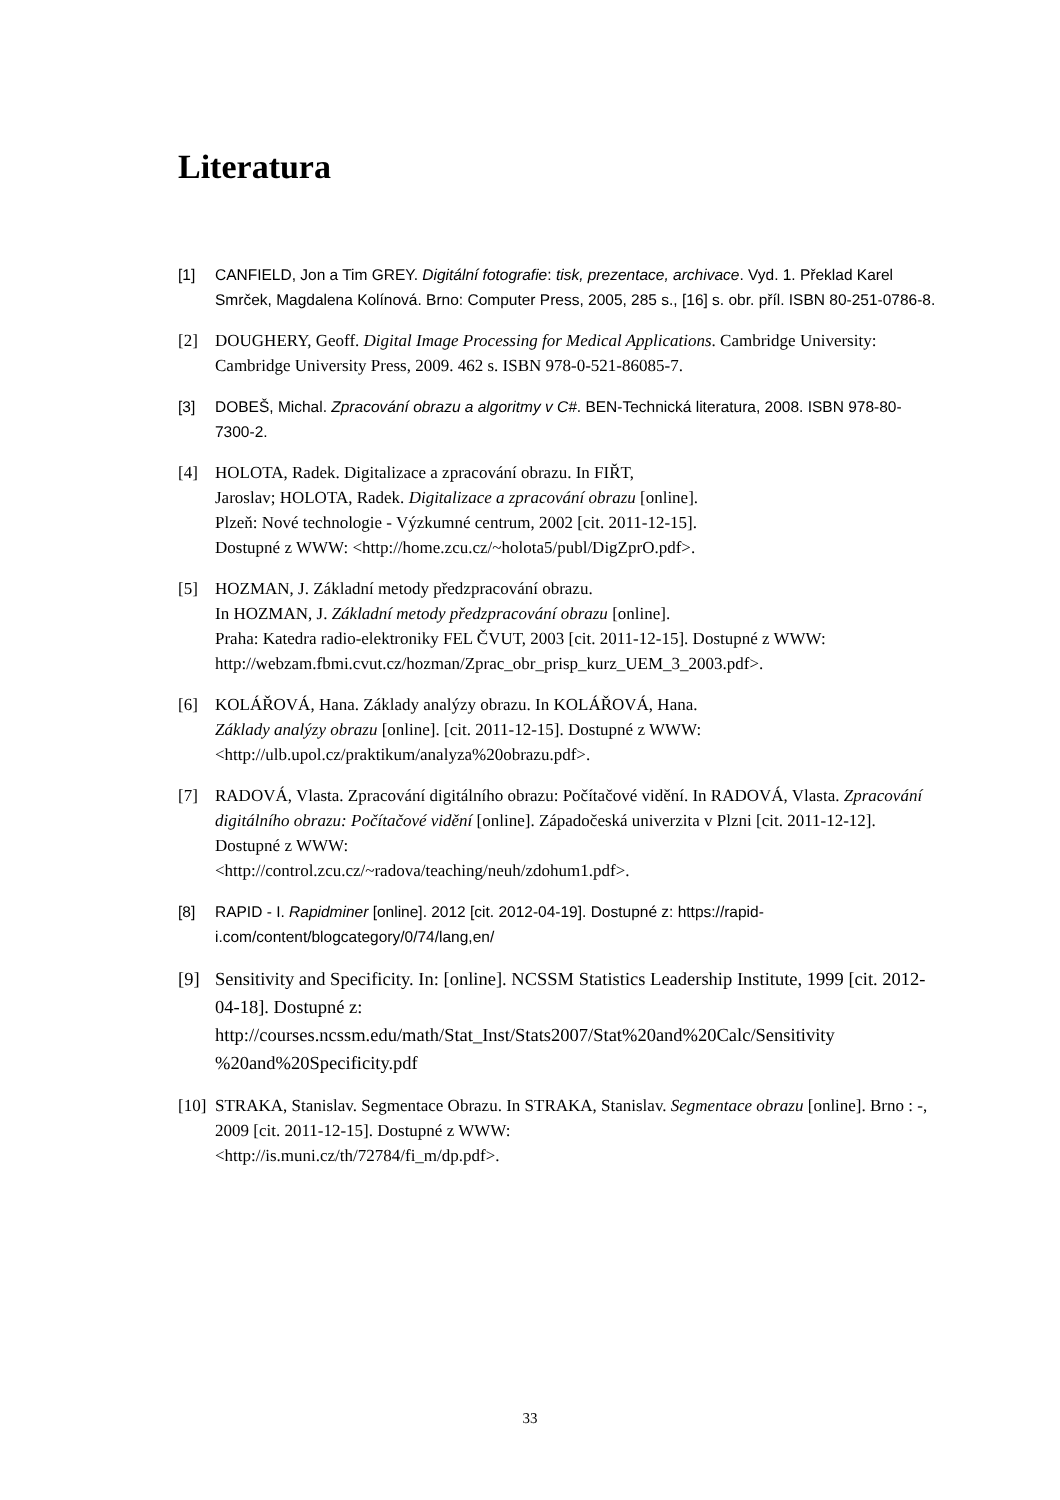Literatura
[1] CANFIELD, Jon a Tim GREY. Digitální fotografie: tisk, prezentace, archivace. Vyd. 1. Překlad Karel Smrček, Magdalena Kolínová. Brno: Computer Press, 2005, 285 s., [16] s. obr. příl. ISBN 80-251-0786-8.
[2] DOUGHERY, Geoff. Digital Image Processing for Medical Applications. Cambridge University: Cambridge University Press, 2009. 462 s. ISBN 978-0-521-86085-7.
[3] DOBEŠ, Michal. Zpracování obrazu a algoritmy v C#. BEN-Technická literatura, 2008. ISBN 978-80-7300-2.
[4] HOLOTA, Radek. Digitalizace a zpracování obrazu. In FIŘT,
Jaroslav; HOLOTA, Radek. Digitalizace a zpracování obrazu [online].
Plzeň: Nové technologie - Výzkumné centrum, 2002 [cit. 2011-12-15].
Dostupné z WWW: <http://home.zcu.cz/~holota5/publ/DigZprO.pdf>.
[5] HOZMAN, J. Základní metody předzpracování obrazu.
In HOZMAN, J. Základní metody předzpracování obrazu [online].
Praha: Katedra radio-elektroniky FEL ČVUT, 2003 [cit. 2011-12-15]. Dostupné z WWW: http://webzam.fbmi.cvut.cz/hozman/Zprac_obr_prisp_kurz_UEM_3_2003.pdf>.
[6] KOLÁŘOVÁ, Hana. Základy analýzy obrazu. In KOLÁŘOVÁ, Hana.
Základy analýzy obrazu [online]. [cit. 2011-12-15]. Dostupné z WWW:
<http://ulb.upol.cz/praktikum/analyza%20obrazu.pdf>.
[7] RADOVÁ, Vlasta. Zpracování digitálního obrazu: Počítačové vidění. In RADOVÁ, Vlasta. Zpracování digitálního obrazu: Počítačové vidění [online]. Západočeská univerzita v Plzni [cit. 2011-12-12]. Dostupné z WWW:
<http://control.zcu.cz/~radova/teaching/neuh/zdohum1.pdf>.
[8] RAPID - I. Rapidminer [online]. 2012 [cit. 2012-04-19]. Dostupné z: https://rapid-i.com/content/blogcategory/0/74/lang,en/
[9] Sensitivity and Specificity. In: [online]. NCSSM Statistics Leadership Institute, 1999 [cit. 2012-04-18]. Dostupné z: http://courses.ncssm.edu/math/Stat_Inst/Stats2007/Stat%20and%20Calc/Sensitivity %20and%20Specificity.pdf
[10] STRAKA, Stanislav. Segmentace Obrazu. In STRAKA, Stanislav. Segmentace obrazu [online]. Brno : -, 2009 [cit. 2011-12-15]. Dostupné z WWW:
<http://is.muni.cz/th/72784/fi_m/dp.pdf>.
33